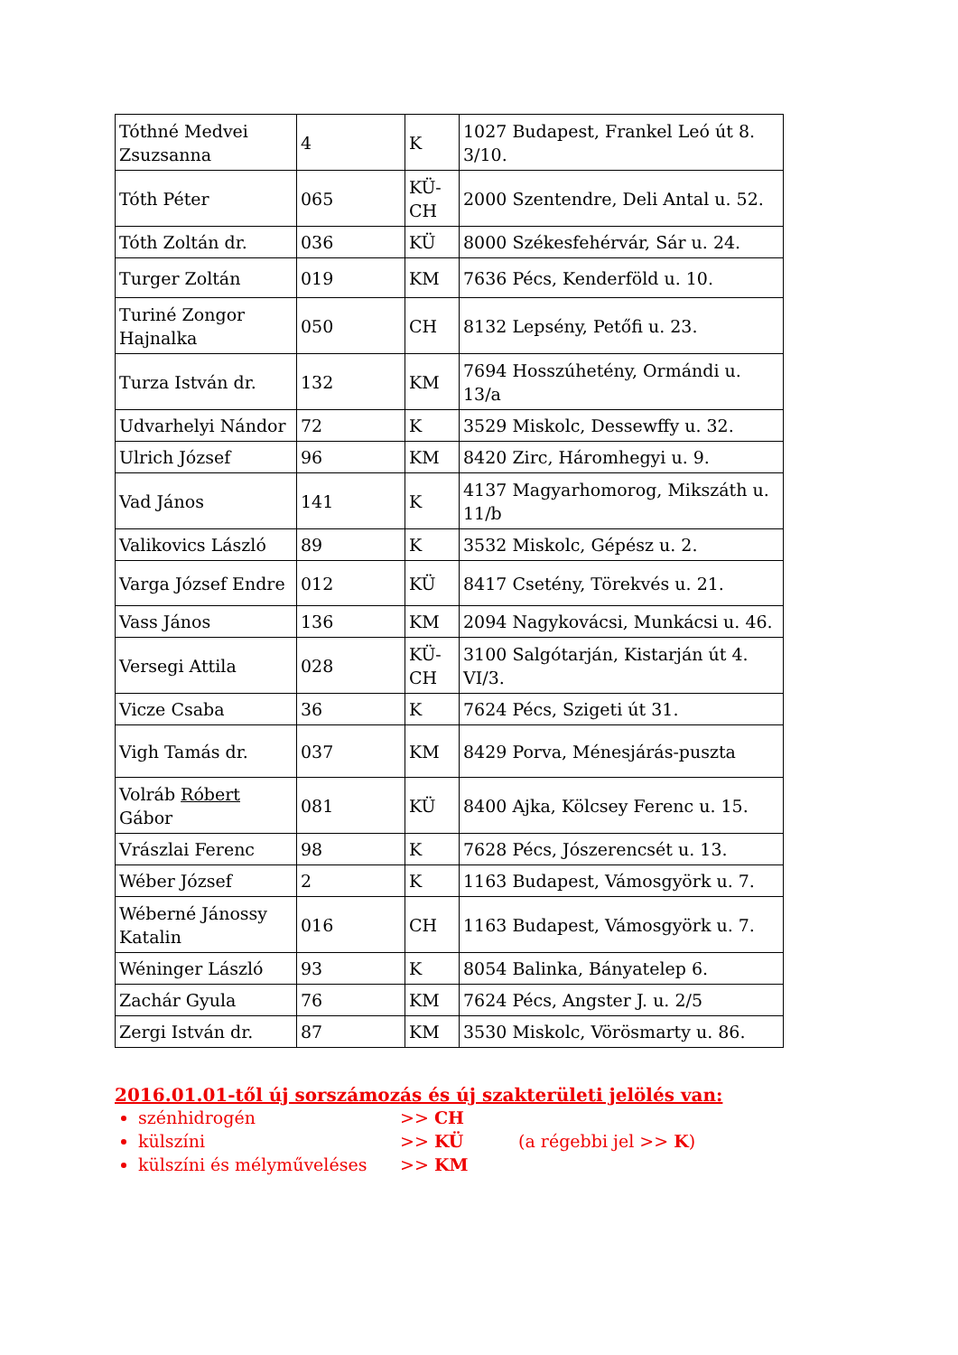| Tóthné Medvei Zsuzsanna | 4 | K | 1027 Budapest, Frankel Leó út 8. 3/10. |
| Tóth Péter | 065 | KÜ-CH | 2000 Szentendre, Deli Antal u. 52. |
| Tóth Zoltán dr. | 036 | KÜ | 8000 Székesfehérvár, Sár u. 24. |
| Turger Zoltán | 019 | KM | 7636 Pécs, Kenderföld u. 10. |
| Turiné Zongor Hajnalka | 050 | CH | 8132 Lepsény, Petőfi u. 23. |
| Turza István dr. | 132 | KM | 7694 Hosszúhetény, Ormándi u. 13/a |
| Udvarhelyi Nándor | 72 | K | 3529 Miskolc, Dessewffy u. 32. |
| Ulrich József | 96 | KM | 8420 Zirc, Háromhegyi u. 9. |
| Vad János | 141 | K | 4137 Magyarhomorog, Mikszáth u. 11/b |
| Valikovics László | 89 | K | 3532 Miskolc, Gépész u. 2. |
| Varga József Endre | 012 | KÜ | 8417 Csetény, Törekvés u. 21. |
| Vass János | 136 | KM | 2094 Nagykovácsi, Munkácsi u. 46. |
| Versegi Attila | 028 | KÜ-CH | 3100 Salgótarján, Kistarján út 4. VI/3. |
| Vicze Csaba | 36 | K | 7624 Pécs, Szigeti út 31. |
| Vigh Tamás dr. | 037 | KM | 8429 Porva, Ménesjárás-puszta |
| Volráb Róbert Gábor | 081 | KÜ | 8400 Ajka, Kölcsey Ferenc u. 15. |
| Vrászlai Ferenc | 98 | K | 7628 Pécs, Jószerencsét u. 13. |
| Wéber József | 2 | K | 1163 Budapest, Vámosgyörk u. 7. |
| Wéberné Jánossy Katalin | 016 | CH | 1163 Budapest, Vámosgyörk u. 7. |
| Wéninger László | 93 | K | 8054 Balinka, Bányatelep 6. |
| Zachár Gyula | 76 | KM | 7624 Pécs, Angster J. u. 2/5 |
| Zergi István dr. | 87 | KM | 3530 Miskolc, Vörösmarty u. 86. |
2016.01.01-től új sorszámozás és új szakterületi jelölés van:
szénhidrogén >> CH
külszíni >> KÜ (a régebbi jel >> K)
külszíni és mélyműveléses >> KM